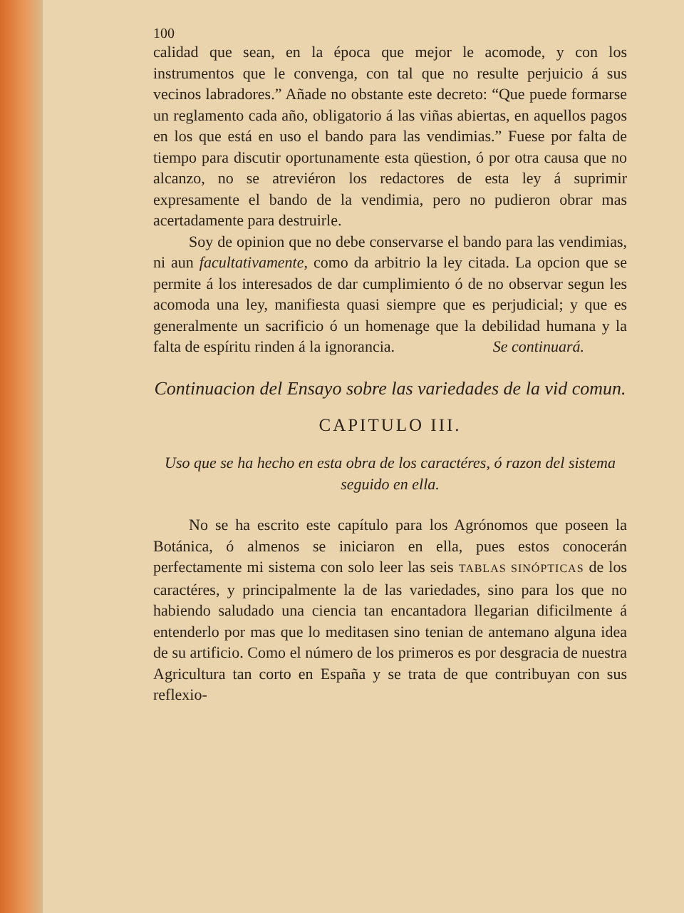100
calidad que sean, en la época que mejor le acomode, y con los instrumentos que le convenga, con tal que no resulte perjuicio á sus vecinos labradores.” Añade no obstante este decreto: “Que puede formarse un reglamento cada año, obligatorio á las viñas abiertas, en aquellos pagos en los que está en uso el bando para las vendimias.” Fuese por falta de tiempo para discutir oportunamente esta qüestion, ó por otra causa que no alcanzo, no se atreviéron los redactores de esta ley á suprimir expresamente el bando de la vendimia, pero no pudieron obrar mas acertadamente para destruirle.
Soy de opinion que no debe conservarse el bando para las vendimias, ni aun facultativamente, como da arbitrio la ley citada. La opcion que se permite á los interesados de dar cumplimiento ó de no observar segun les acomoda una ley, manifiesta quasi siempre que es perjudicial; y que es generalmente un sacrificio ó un homenage que la debilidad humana y la falta de espíritu rinden á la ignorancia. Se continuará.
Continuacion del Ensayo sobre las variedades de la vid comun.
CAPITULO III.
Uso que se ha hecho en esta obra de los caractéres, ó razon del sistema seguido en ella.
No se ha escrito este capítulo para los Agrónomos que poseen la Botánica, ó almenos se iniciaron en ella, pues estos conocerán perfectamente mi sistema con solo leer las seis TABLAS SINÓPTICAS de los caractéres, y principalmente la de las variedades, sino para los que no habiendo saludado una ciencia tan encantadora llegarian dificilmente á entenderlo por mas que lo meditasen sino tenian de antemano alguna idea de su artificio. Como el número de los primeros es por desgracia de nuestra Agricultura tan corto en España y se trata de que contribuyan con sus reflexio-